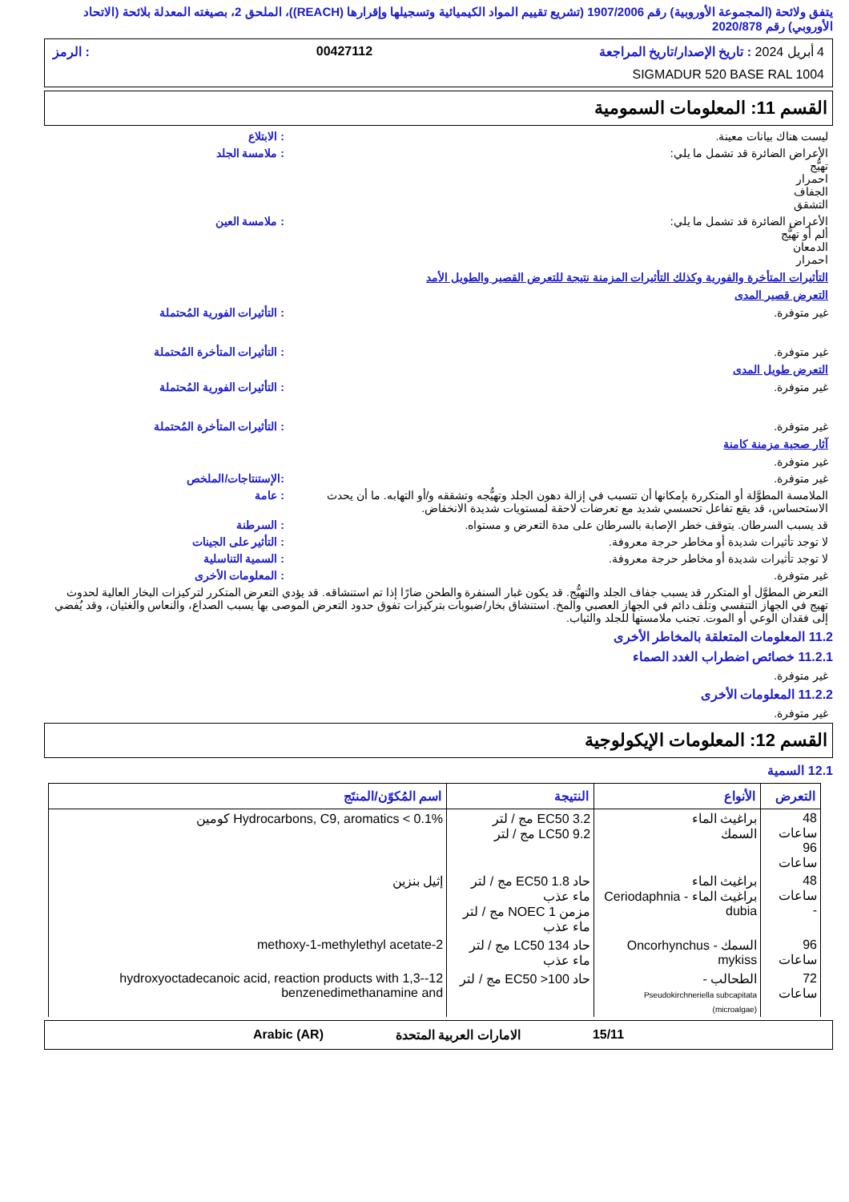يتفق ولائحة (المجموعة الأوروبية) رقم 1907/2006 (تشريع تقييم المواد الكيميائية وتسجيلها وإقرارها (REACH))، الملحق 2، بصيغته المعدلة بلائحة (الاتحاد الأوروبي) رقم 2020/878
4 أبريل 2024 : تاريخ الإصدار/تاريخ المراجعة 00427112: الرمز
SIGMADUR 520 BASE RAL 1004
القسم 11: المعلومات السمومية
ليست هناك بيانات معينة. : الابتلاع
الأعراض الضائرة قد تشمل ما يلي:
تهيُّج
احمرار
الجفاف
التشقق
: ملامسة الجلد
الأعراض الضائرة قد تشمل ما يلي:
ألم أو تهيُّج
الدمعان
احمرار
: ملامسة العين
التأثيرات المتأخرة والفورية وكذلك التأثيرات المزمنة نتيجة للتعرض القصير والطويل الأمد
التعرض قصير المدى
غير متوفرة. : التأثيرات الفورية المُحتملة
غير متوفرة. : التأثيرات المتأخرة المُحتملة
التعرض طويل المدى
غير متوفرة. : التأثيرات الفورية المُحتملة
غير متوفرة. : التأثيرات المتأخرة المُحتملة
آثار صحية مزمنة كامنة
غير متوفرة.
غير متوفرة. :الإستنتاجات/الملخص
الملامسة المطوَّلة أو المتكررة بإمكانها أن تتسبب في إزالة دهون الجلد وتهيُّجه وتشققه و/أو التهابه. ما أن يحدث الاستحساس، قد يقع تفاعل تحسسي شديد مع تعرضات لاحقة لمستويات شديدة الانخفاض.
: عامة
قد يسبب السرطان. يتوقف خطر الإصابة بالسرطان على مدة التعرض و مستواه.
: السرطنة
لا توجد تأثيرات شديدة أو مخاطر حرجة معروفة.
: التأثير على الجينات
لا توجد تأثيرات شديدة أو مخاطر حرجة معروفة.
: السمية التناسلية
غير متوفرة. : المعلومات الأخرى
التعرض المطوَّل أو المتكرر قد يسبب جفاف الجلد والتهيُّج. قد يكون غبار السنفرة والطحن ضارًا إذا تم استنشاقه. قد يؤدي التعرض المتكرر لتركيزات البخار العالية لحدوث تهيج في الجهاز التنفسي وتلف دائم في الجهاز العصبي والمخ. استنشاق بخار/ضبوبات بتركيزات تفوق حدود التعرض الموصى بها يسبب الصداع، والنعاس والغثيان، وقد يُفضي إلى فقدان الوعي أو الموت. تجنب ملامستها للجلد والثياب.
11.2 المعلومات المتعلقة بالمخاطر الأخرى
11.2.1 خصائص اضطراب الغدد الصماء
غير متوفرة.
11.2.2 المعلومات الأخرى
غير متوفرة.
القسم 12: المعلومات الإيكولوجية
12.1 السمية
| التعرض | الأنواع | النتيجة | اسم المُكوّن/المنتَج |
| --- | --- | --- | --- |
| 48 ساعات 96 ساعات | براغيث الماء السمك | EC50 3.2 مج / لتر LC50 9.2 مج / لتر | Hydrocarbons, C9, aromatics < 0.1% كومين |
| 48 ساعات - | براغيث الماء براغيث الماء - Ceriodaphnia dubia | حاد EC50 1.8 مج / لتر ماء عذب مزمن NOEC 1 مج / لتر ماء عذب | إثيل بنزين |
| 96 ساعات | السمك - Oncorhynchus mykiss | حاد LC50 134 مج / لتر ماء عذب | 2-methoxy-1-methylethyl acetate |
| 72 ساعات | الطحالب - Pseudokirchneriella subcapitata (microalgae) | حاد EC50 >100 مج / لتر | 12-hydroxyoctadecanoic acid, reaction products with 1,3-benzenedimethanamine and |
15/11 الامارات العربية المتحدة Arabic (AR)